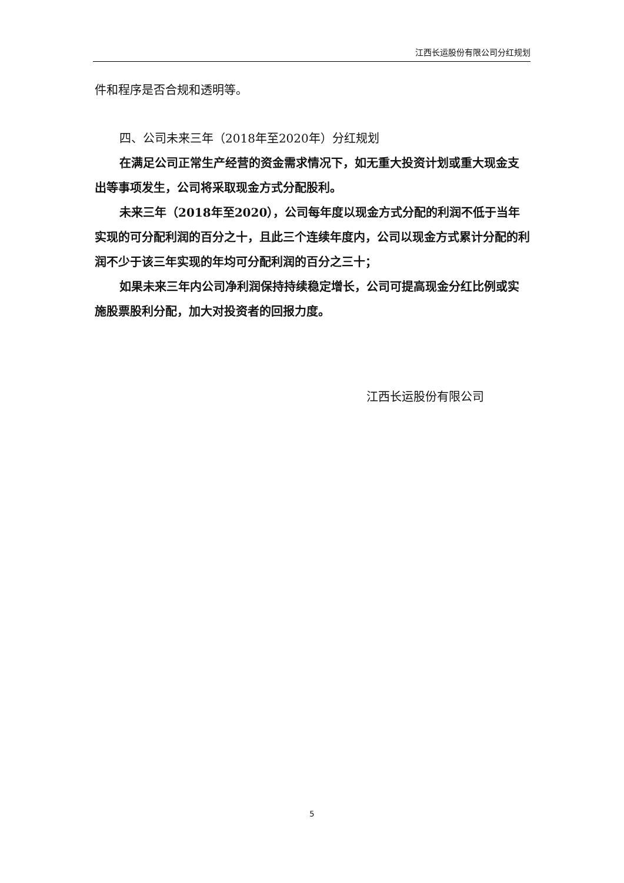江西长运股份有限公司分红规划
件和程序是否合规和透明等。
四、公司未来三年（2018年至2020年）分红规划
在满足公司正常生产经营的资金需求情况下，如无重大投资计划或重大现金支出等事项发生，公司将采取现金方式分配股利。
未来三年（2018年至2020），公司每年度以现金方式分配的利润不低于当年实现的可分配利润的百分之十，且此三个连续年度内，公司以现金方式累计分配的利润不少于该三年实现的年均可分配利润的百分之三十；
如果未来三年内公司净利润保持持续稳定增长，公司可提高现金分红比例或实施股票股利分配，加大对投资者的回报力度。
江西长运股份有限公司
5